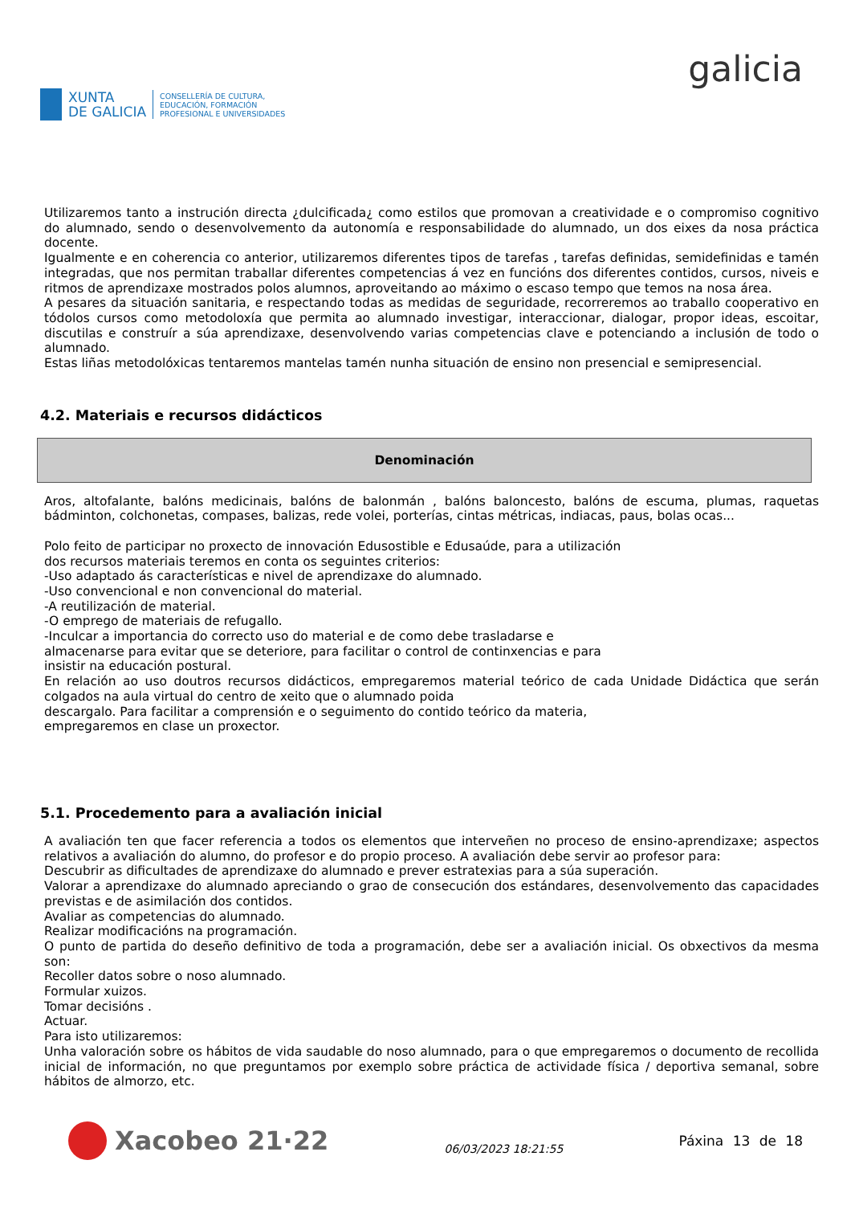XUNTA
DE GALICIA
CONSELLERÍA DE CULTURA,
EDUCACIÓN, FORMACIÓN
PROFESIONAL E UNIVERSIDADES
galicia
Utilizaremos tanto a instrución directa ¿dulcificada¿ como estilos que promovan a creatividade e o compromiso cognitivo do alumnado, sendo o desenvolvemento da autonomía e responsabilidade do alumnado, un dos eixes da nosa práctica docente.
Igualmente e en coherencia co anterior, utilizaremos diferentes tipos de tarefas , tarefas definidas, semidefinidas e tamén integradas, que nos permitan traballar diferentes competencias á vez en funcións dos diferentes contidos, cursos, niveis e ritmos de aprendizaxe mostrados polos alumnos, aproveitando ao máximo o escaso tempo que temos na nosa área.
A pesares da situación sanitaria, e respectando todas as medidas de seguridade, recorreremos ao traballo cooperativo en tódolos cursos como metodoloxía que permita ao alumnado investigar, interaccionar, dialogar, propor ideas, escoitar, discutilas e construír a súa aprendizaxe, desenvolvendo varias competencias clave e potenciando a inclusión de todo o alumnado.
Estas liñas metodolóxicas tentaremos mantelas tamén nunha situación de ensino non presencial e semipresencial.
4.2. Materiais e recursos didácticos
| Denominación |
| --- |
Aros, altofalante, balóns medicinais, balóns de balonmán , balóns baloncesto, balóns de escuma, plumas, raquetas bádminton, colchonetas, compases, balizas, rede volei, porterías, cintas métricas, indiacas, paus, bolas ocas...
Polo feito de participar no proxecto de innovación Edusostible e Edusaúde, para a utilización
dos recursos materiais teremos en conta os seguintes criterios:
-Uso adaptado ás características e nivel de aprendizaxe do alumnado.
-Uso convencional e non convencional do material.
-A reutilización de material.
-O emprego de materiais de refugallo.
-Inculcar a importancia do correcto uso do material e de como debe trasladarse e
almacenarse para evitar que se deteriore, para facilitar o control de continxencias e para
insistir na educación postural.
En relación ao uso doutros recursos didácticos, empregaremos material teórico de cada Unidade Didáctica que serán colgados na aula virtual do centro de xeito que o alumnado poida
descargalo. Para facilitar a comprensión e o seguimento do contido teórico da materia,
empregaremos en clase un proxector.
5.1. Procedemento para a avaliación inicial
A avaliación ten que facer referencia a todos os elementos que interveñen no proceso de ensino-aprendizaxe; aspectos relativos a avaliación do alumno, do profesor e do propio proceso. A avaliación debe servir ao profesor para:
Descubrir as dificultades de aprendizaxe do alumnado e prever estratexias para a súa superación.
Valorar a aprendizaxe do alumnado apreciando o grao de consecución dos estándares, desenvolvemento das capacidades previstas e de asimilación dos contidos.
Avaliar as competencias do alumnado.
Realizar modificacións na programación.
O punto de partida do deseño definitivo de toda a programación, debe ser a avaliación inicial. Os obxectivos da mesma son:
Recoller datos sobre o noso alumnado.
Formular xuizos.
Tomar decisións .
Actuar.
Para isto utilizaremos:
Unha valoración sobre os hábitos de vida saudable do noso alumnado, para o que empregaremos o documento de recollida inicial de información, no que preguntamos por exemplo sobre práctica de actividade física / deportiva semanal, sobre hábitos de almorzo, etc.
Xacobeo 21·22
06/03/2023 18:21:55
Páxina 13 de 18